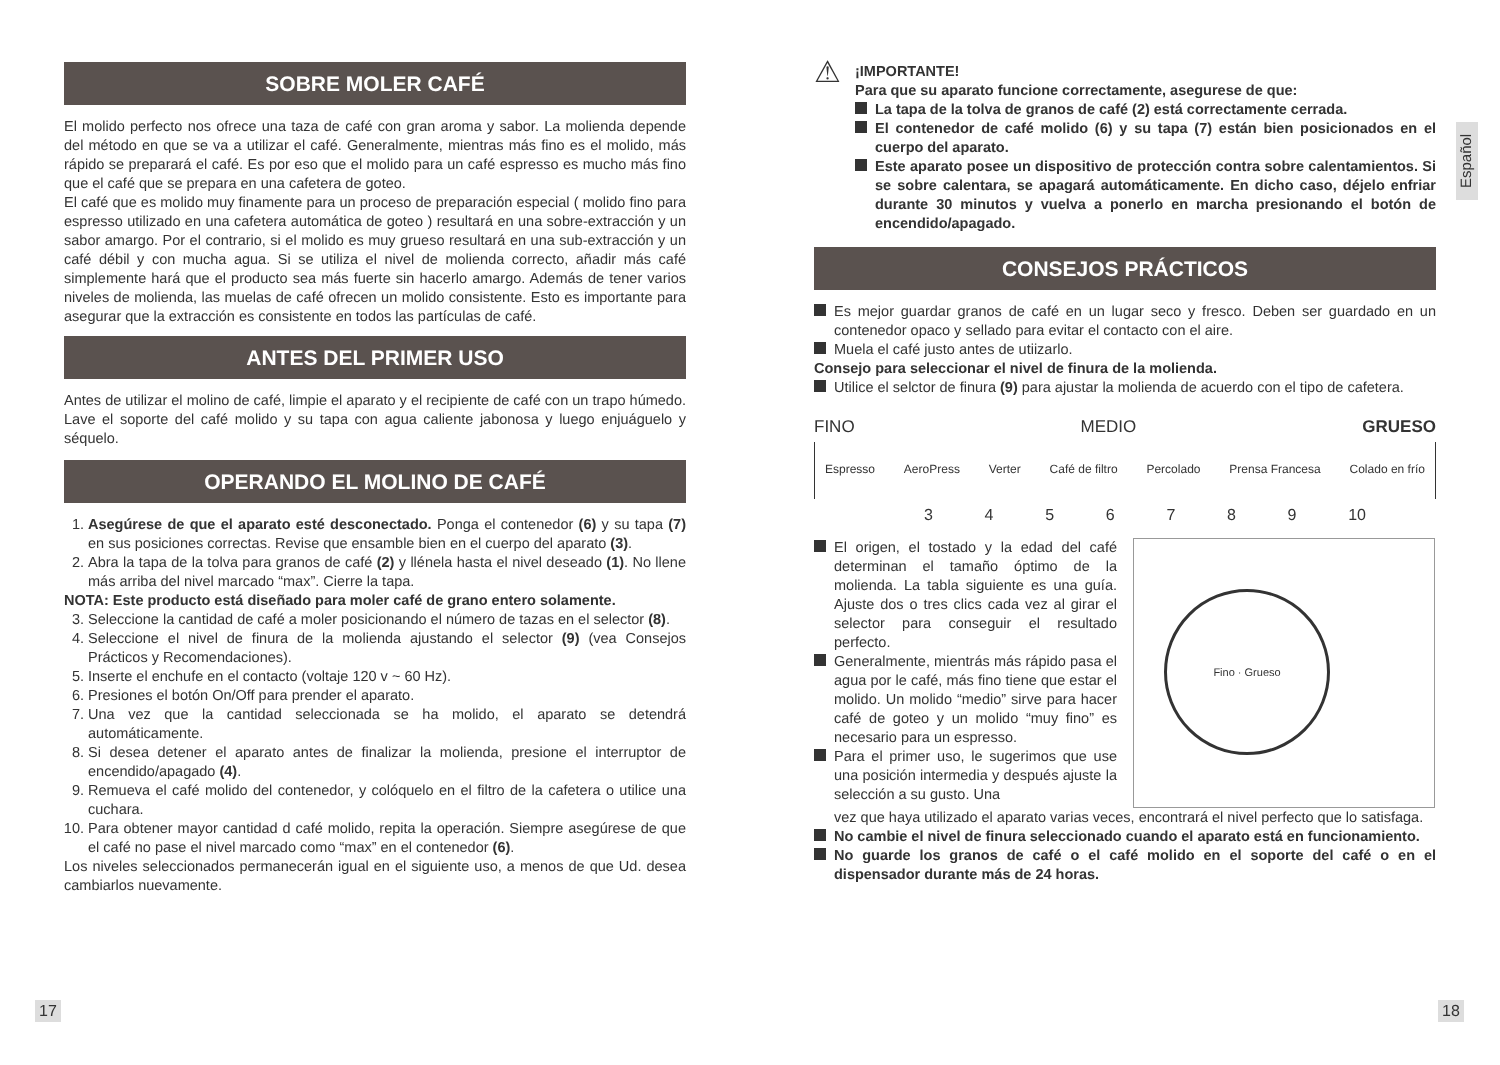SOBRE MOLER CAFÉ
El molido perfecto nos ofrece una taza de café con gran aroma y sabor. La molienda depende del método en que se va a utilizar el café. Generalmente, mientras más fino es el molido, más rápido se preparará el café. Es por eso que el molido para un café espresso es mucho más fino que el café que se prepara en una cafetera de goteo.
El café que es molido muy finamente para un proceso de preparación especial ( molido fino para espresso utilizado en una cafetera automática de goteo ) resultará en una sobre-extracción y un sabor amargo. Por el contrario, si el molido es muy grueso resultará en una sub-extracción y un café débil y con mucha agua. Si se utiliza el nivel de molienda correcto, añadir más café simplemente hará que el producto sea más fuerte sin hacerlo amargo. Además de tener varios niveles de molienda, las muelas de café ofrecen un molido consistente. Esto es importante para asegurar que la extracción es consistente en todos las partículas de café.
ANTES DEL PRIMER USO
Antes de utilizar el molino de café, limpie el aparato y el recipiente de café con un trapo húmedo. Lave el soporte del café molido y su tapa con agua caliente jabonosa y luego enjuáguelo y séquelo.
OPERANDO EL MOLINO DE CAFÉ
1. Asegúrese de que el aparato esté desconectado. Ponga el contenedor (6) y su tapa (7) en sus posiciones correctas. Revise que ensamble bien en el cuerpo del aparato (3).
2. Abra la tapa de la tolva para granos de café (2) y llénela hasta el nivel deseado (1). No llene más arriba del nivel marcado “max”. Cierre la tapa.
NOTA: Este producto está diseñado para moler café de grano entero solamente.
3. Seleccione la cantidad de café a moler posicionando el número de tazas en el selector (8).
4. Seleccione el nivel de finura de la molienda ajustando el selector (9) (vea Consejos Prácticos y Recomendaciones).
5. Inserte el enchufe en el contacto (voltaje 120 v ~ 60 Hz).
6. Presiones el botón On/Off para prender el aparato.
7. Una vez que la cantidad seleccionada se ha molido, el aparato se detendrá automáticamente.
8. Si desea detener el aparato antes de finalizar la molienda, presione el interruptor de encendido/apagado (4).
9. Remueva el café molido del contenedor, y colóquelo en el filtro de la cafetera o utilice una cuchara.
10. Para obtener mayor cantidad d café molido, repita la operación. Siempre asegúrese de que el café no pase el nivel marcado como “max” en el contenedor (6).
Los niveles seleccionados permanecerán igual en el siguiente uso, a menos de que Ud. desea cambiarlos nuevamente.
⚠
¡IMPORTANTE!
Para que su aparato funcione correctamente, asegurese de que:
La tapa de la tolva de granos de café (2) está correctamente cerrada.
El contenedor de café molido (6) y su tapa (7) están bien posicionados en el cuerpo del aparato.
Este aparato posee un dispositivo de protección contra sobre calentamientos. Si se sobre calentara, se apagará automáticamente. En dicho caso, déjelo enfriar durante 30 minutos y vuelva a ponerlo en marcha presionando el botón de encendido/apagado.
CONSEJOS PRÁCTICOS
Es mejor guardar granos de café en un lugar seco y fresco. Deben ser guardado en un contenedor opaco y sellado para evitar el contacto con el aire.
Muela el café justo antes de utiizarlo.
Consejo para seleccionar el nivel de finura de la molienda.
Utilice el selctor de finura (9) para ajustar la molienda de acuerdo con el tipo de cafetera.
FINO MEDIO GRUESO
Espresso AeroPress Verter Café de filtro Percolado Prensa Francesa Colado en frío
3456789 10
El origen, el tostado y la edad del café determinan el tamaño óptimo de la molienda. La tabla siguiente es una guía. Ajuste dos o tres clics cada vez al girar el selector para conseguir el resultado perfecto.
Generalmente, mientrás más rápido pasa el agua por le café, más fino tiene que estar el molido. Un molido “medio” sirve para hacer café de goteo y un molido “muy fino” es necesario para un espresso.
Para el primer uso, le sugerimos que use una posición intermedia y después ajuste la selección a su gusto. Una
Fino · Grueso
vez que haya utilizado el aparato varias veces, encontrará el nivel perfecto que lo satisfaga.
No cambie el nivel de finura seleccionado cuando el aparato está en funcionamiento.
No guarde los granos de café o el café molido en el soporte del café o en el dispensador durante más de 24 horas.
Español
17 18